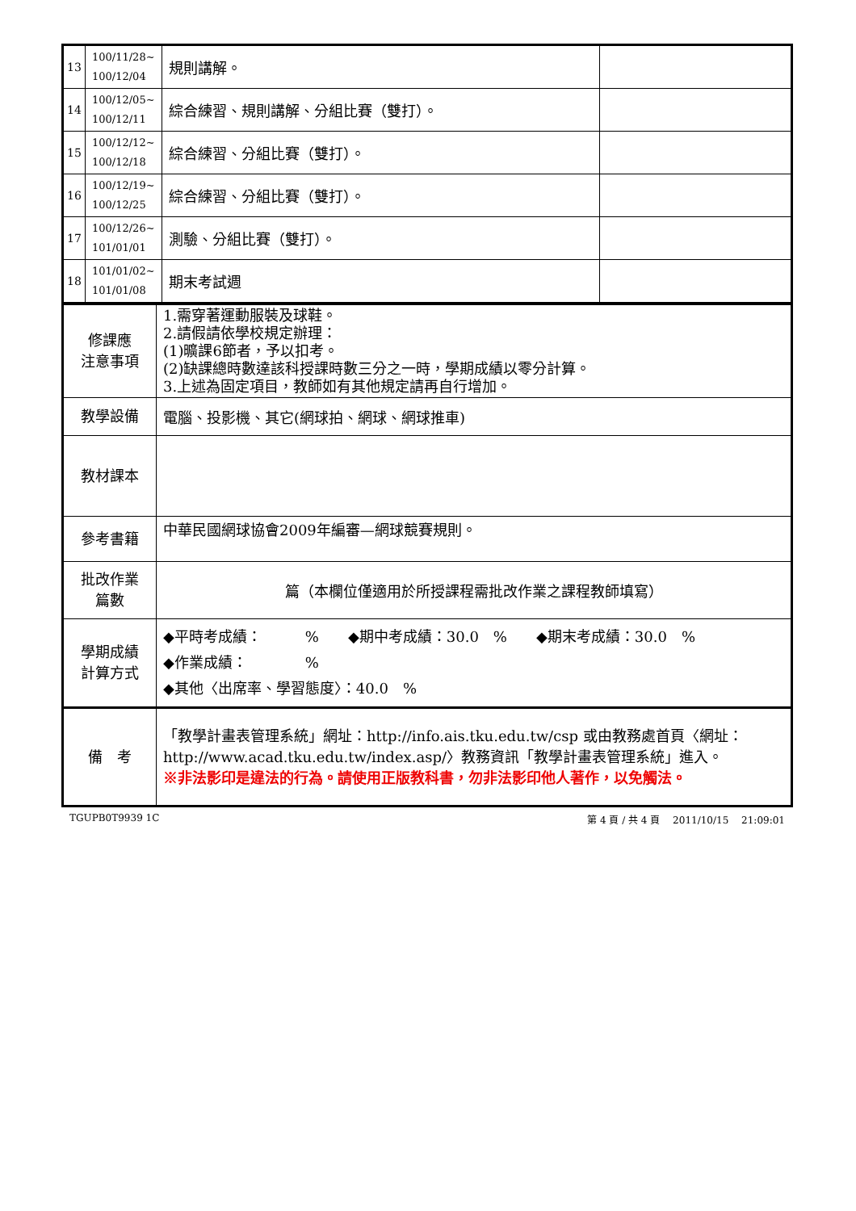| 13 | 100/11/28~ 100/12/04 | 規則講解。 | |
| 14 | 100/12/05~ 100/12/11 | 綜合練習、規則講解、分組比賽（雙打）。 | |
| 15 | 100/12/12~ 100/12/18 | 綜合練習、分組比賽（雙打）。 | |
| 16 | 100/12/19~ 100/12/25 | 綜合練習、分組比賽（雙打）。 | |
| 17 | 100/12/26~ 101/01/01 | 測驗、分組比賽（雙打）。 | |
| 18 | 101/01/02~ 101/01/08 | 期末考試週 | |
| 修課應 注意事項 | 1.需穿著運動服裝及球鞋。 2.請假請依學校規定辦理： (1)曠課6節者，予以扣考。 (2)缺課總時數達該科授課時數三分之一時，學期成績以零分計算。 3.上述為固定項目，教師如有其他規定請再自行增加。 |
| 教學設備 | 電腦、投影機、其它(網球拍、網球、網球推車) |
| 教材課本 | |
| 參考書籍 | 中華民國網球協會2009年編審—網球競賽規則。 |
| 批改作業 篇數 | 篇（本欄位僅適用於所授課程需批改作業之課程教師填寫） |
| 學期成績 計算方式 | ◆平時考成績： % ◆期中考成績：30.0 % ◆期末考成績：30.0 % ◆作業成績： % ◆其他〈出席率、學習態度〉：40.0 % |
| 備 考 | 「教學計畫表管理系統」網址： http://info.ais.tku.edu.tw/csp 或由教務處首頁〈網址： http://www.acad.tku.edu.tw/index.asp/ 〉教務資訊「教學計畫表管理系統」進入。 ※非法影印是違法的行為。請使用正版教科書，勿非法影印他人著作，以免觸法。 |
TGUPB0T9939 1C 第 4 頁 / 共 4 頁　 2011/10/15　 21:09:01